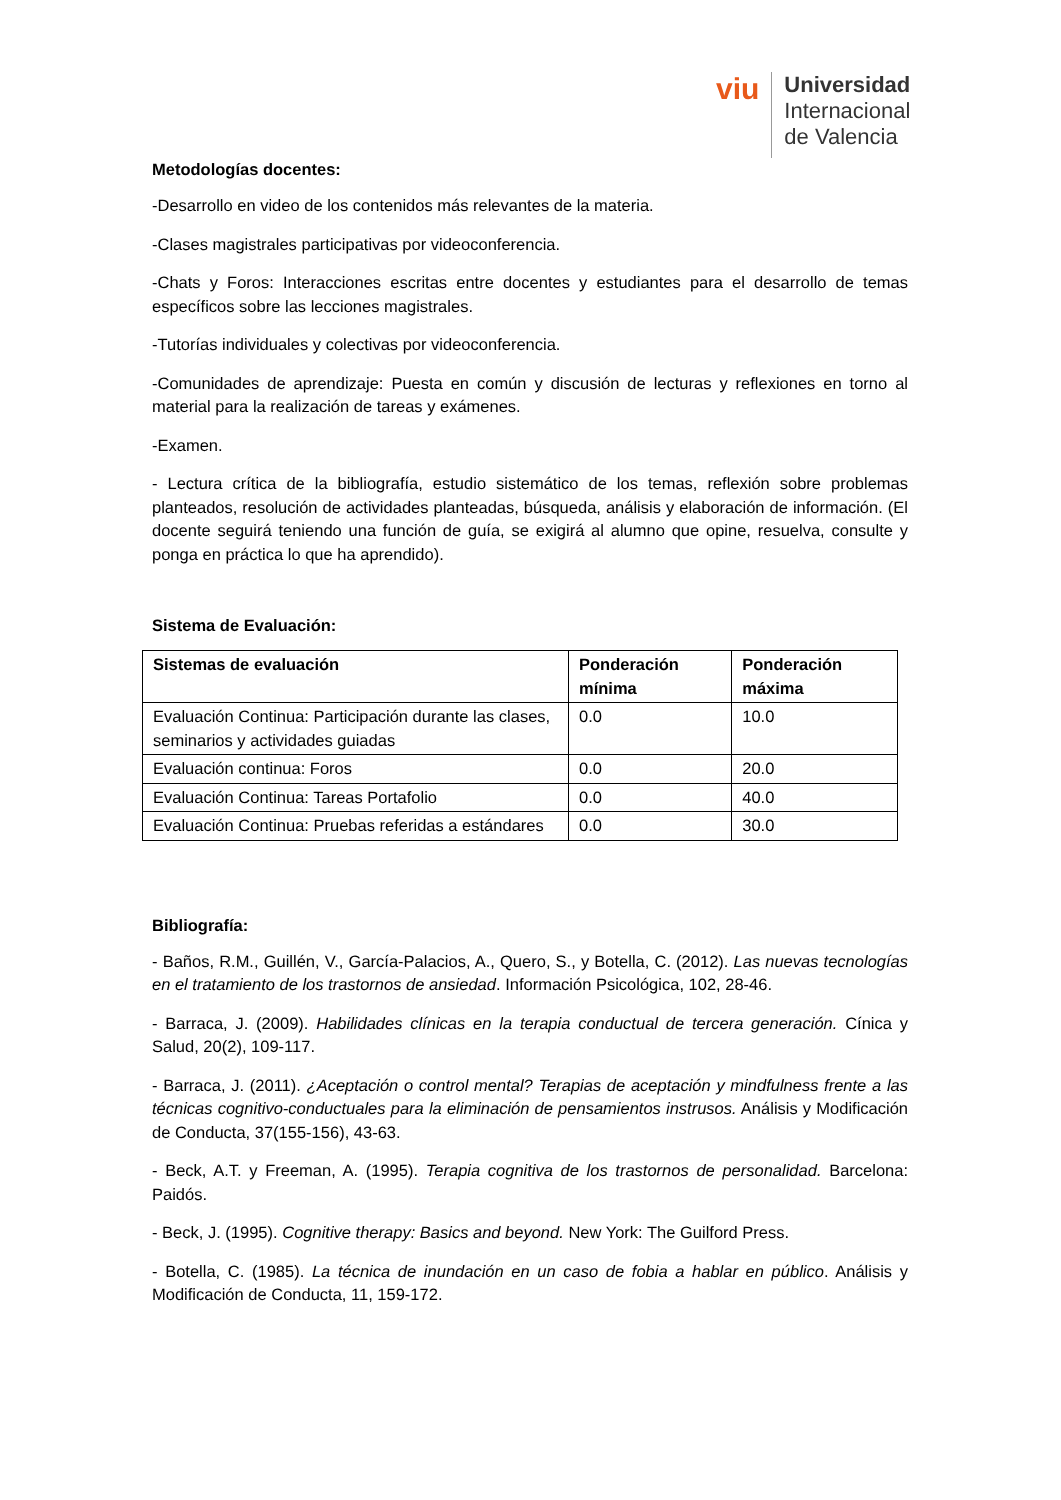viu
Universidad
Internacional
de Valencia
Metodologías docentes:
-Desarrollo en video de los contenidos más relevantes de la materia.
-Clases magistrales participativas por videoconferencia.
-Chats y Foros: Interacciones escritas entre docentes y estudiantes para el desarrollo de temas específicos sobre las lecciones magistrales.
-Tutorías individuales y colectivas por videoconferencia.
-Comunidades de aprendizaje: Puesta en común y discusión de lecturas y reflexiones en torno al material para la realización de tareas y exámenes.
-Examen.
- Lectura crítica de la bibliografía, estudio sistemático de los temas, reflexión sobre problemas planteados, resolución de actividades planteadas, búsqueda, análisis y elaboración de información. (El docente seguirá teniendo una función de guía, se exigirá al alumno que opine, resuelva, consulte y ponga en práctica lo que ha aprendido).
Sistema de Evaluación:
| Sistemas de evaluación | Ponderación mínima | Ponderación máxima |
| --- | --- | --- |
| Evaluación Continua: Participación durante las clases, seminarios y actividades guiadas | 0.0 | 10.0 |
| Evaluación continua: Foros | 0.0 | 20.0 |
| Evaluación Continua: Tareas Portafolio | 0.0 | 40.0 |
| Evaluación Continua: Pruebas referidas a estándares | 0.0 | 30.0 |
Bibliografía:
- Baños, R.M., Guillén, V., García-Palacios, A., Quero, S., y Botella, C. (2012). Las nuevas tecnologías en el tratamiento de los trastornos de ansiedad. Información Psicológica, 102, 28-46.
- Barraca, J. (2009). Habilidades clínicas en la terapia conductual de tercera generación. Cínica y Salud, 20(2), 109-117.
- Barraca, J. (2011). ¿Aceptación o control mental? Terapias de aceptación y mindfulness frente a las técnicas cognitivo-conductuales para la eliminación de pensamientos instrusos. Análisis y Modificación de Conducta, 37(155-156), 43-63.
- Beck, A.T. y Freeman, A. (1995). Terapia cognitiva de los trastornos de personalidad. Barcelona: Paidós.
- Beck, J. (1995). Cognitive therapy: Basics and beyond. New York: The Guilford Press.
- Botella, C. (1985). La técnica de inundación en un caso de fobia a hablar en público. Análisis y Modificación de Conducta, 11, 159-172.